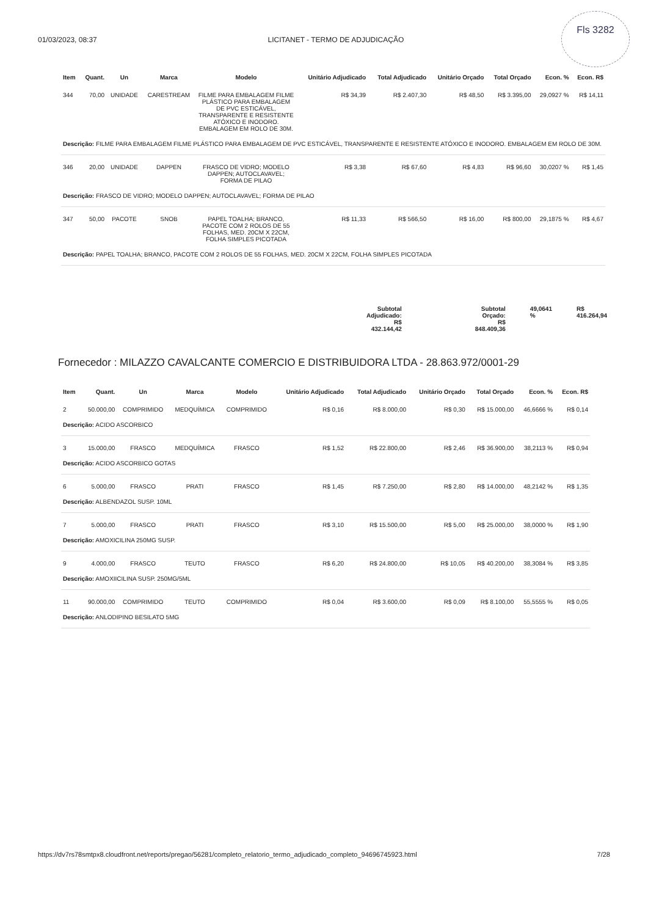01/03/2023, 08:37 LICITANET - TERMO DE ADJUDICAÇÃO
Fls 3282
| Item | Quant. | Un | Marca | Modelo | Unitário Adjudicado | Total Adjudicado | Unitário Orçado | Total Orçado | Econ. % | Econ. R$ |
| --- | --- | --- | --- | --- | --- | --- | --- | --- | --- | --- |
| 344 | 70,00 | UNIDADE | CARESTREAM | FILME PARA EMBALAGEM FILME PLÁSTICO PARA EMBALAGEM DE PVC ESTICÁVEL, TRANSPARENTE E RESISTENTE ATÓXICO E INODORO. EMBALAGEM EM ROLO DE 30M. | R$ 34,39 | R$ 2.407,30 | R$ 48,50 | R$ 3.395,00 | 29,0927 % | R$ 14,11 |
| Descrição: FILME PARA EMBALAGEM FILME PLÁSTICO PARA EMBALAGEM DE PVC ESTICÁVEL, TRANSPARENTE E RESISTENTE ATÓXICO E INODORO. EMBALAGEM EM ROLO DE 30M. | | | | | | | | | | |
| 346 | 20,00 | UNIDADE | DAPPEN | FRASCO DE VIDRO; MODELO DAPPEN; AUTOCLAVAVEL; FORMA DE PILAO | R$ 3,38 | R$ 67,60 | R$ 4,83 | R$ 96,60 | 30,0207 % | R$ 1,45 |
| Descrição: FRASCO DE VIDRO; MODELO DAPPEN; AUTOCLAVAVEL; FORMA DE PILAO | | | | | | | | | | |
| 347 | 50,00 | PACOTE | SNOB | PAPEL TOALHA; BRANCO, PACOTE COM 2 ROLOS DE 55 FOLHAS, MED. 20CM X 22CM, FOLHA SIMPLES PICOTADA | R$ 11,33 | R$ 566,50 | R$ 16,00 | R$ 800,00 | 29,1875 % | R$ 4,67 |
| Descrição: PAPEL TOALHA; BRANCO, PACOTE COM 2 ROLOS DE 55 FOLHAS, MED. 20CM X 22CM, FOLHA SIMPLES PICOTADA | | | | | | | | | | |
Subtotal
Adjudicado:
R$
432.144,42
Subtotal
Orçado: R$
848.409,36
49,0641
%
R$
416.264,94
Fornecedor : MILAZZO CAVALCANTE COMERCIO E DISTRIBUIDORA LTDA - 28.863.972/0001-29
| Item | Quant. | Un | Marca | Modelo | Unitário Adjudicado | Total Adjudicado | Unitário Orçado | Total Orçado | Econ. % | Econ. R$ |
| --- | --- | --- | --- | --- | --- | --- | --- | --- | --- | --- |
| 2 | 50.000,00 | COMPRIMIDO | MEDQUÍMICA | COMPRIMIDO | R$ 0,16 | R$ 8.000,00 | R$ 0,30 | R$ 15.000,00 | 46,6666 % | R$ 0,14 |
| Descrição: ACIDO ASCORBICO | | | | | | | | | | |
| 3 | 15.000,00 | FRASCO | MEDQUÍMICA | FRASCO | R$ 1,52 | R$ 22.800,00 | R$ 2,46 | R$ 36.900,00 | 38,2113 % | R$ 0,94 |
| Descrição: ACIDO ASCORBICO GOTAS | | | | | | | | | | |
| 6 | 5.000,00 | FRASCO | PRATI | FRASCO | R$ 1,45 | R$ 7.250,00 | R$ 2,80 | R$ 14.000,00 | 48,2142 % | R$ 1,35 |
| Descrição: ALBENDAZOL SUSP. 10ML | | | | | | | | | | |
| 7 | 5.000,00 | FRASCO | PRATI | FRASCO | R$ 3,10 | R$ 15.500,00 | R$ 5,00 | R$ 25.000,00 | 38,0000 % | R$ 1,90 |
| Descrição: AMOXICILINA 250MG SUSP. | | | | | | | | | | |
| 9 | 4.000,00 | FRASCO | TEUTO | FRASCO | R$ 6,20 | R$ 24.800,00 | R$ 10,05 | R$ 40.200,00 | 38,3084 % | R$ 3,85 |
| Descrição: AMOXIICILINA SUSP. 250MG/5ML | | | | | | | | | | |
| 11 | 90.000,00 | COMPRIMIDO | TEUTO | COMPRIMIDO | R$ 0,04 | R$ 3.600,00 | R$ 0,09 | R$ 8.100,00 | 55,5555 % | R$ 0,05 |
| Descrição: ANLODIPINO BESILATO 5MG | | | | | | | | | | |
https://dv7rs78smtpx8.cloudfront.net/reports/pregao/56281/completo_relatorio_termo_adjudicado_completo_94696745923.html 7/28